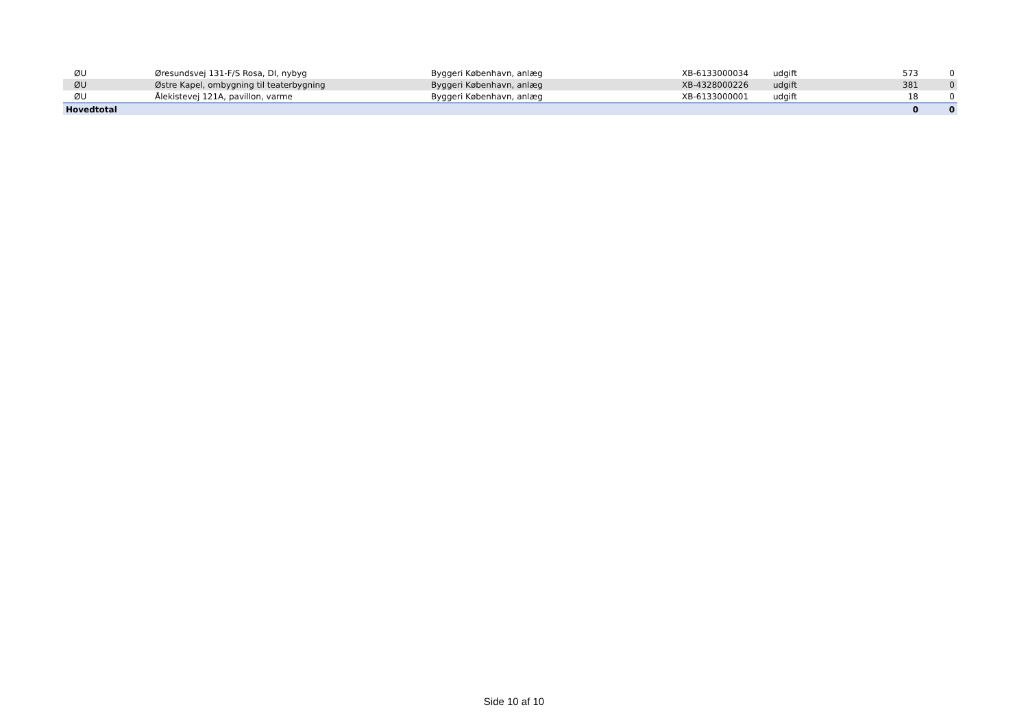| ØU | Øresundsvej 131-F/S Rosa, DI, nybyg | Byggeri København, anlæg | XB-6133000034 | udgift | 573 | 0 |
| ØU | Østre Kapel, ombygning til teaterbygning | Byggeri København, anlæg | XB-4328000226 | udgift | 381 | 0 |
| ØU | Ålekistevej 121A, pavillon, varme | Byggeri København, anlæg | XB-6133000001 | udgift | 18 | 0 |
| Hovedtotal | | | | | 0 | 0 |
Side 10 af 10